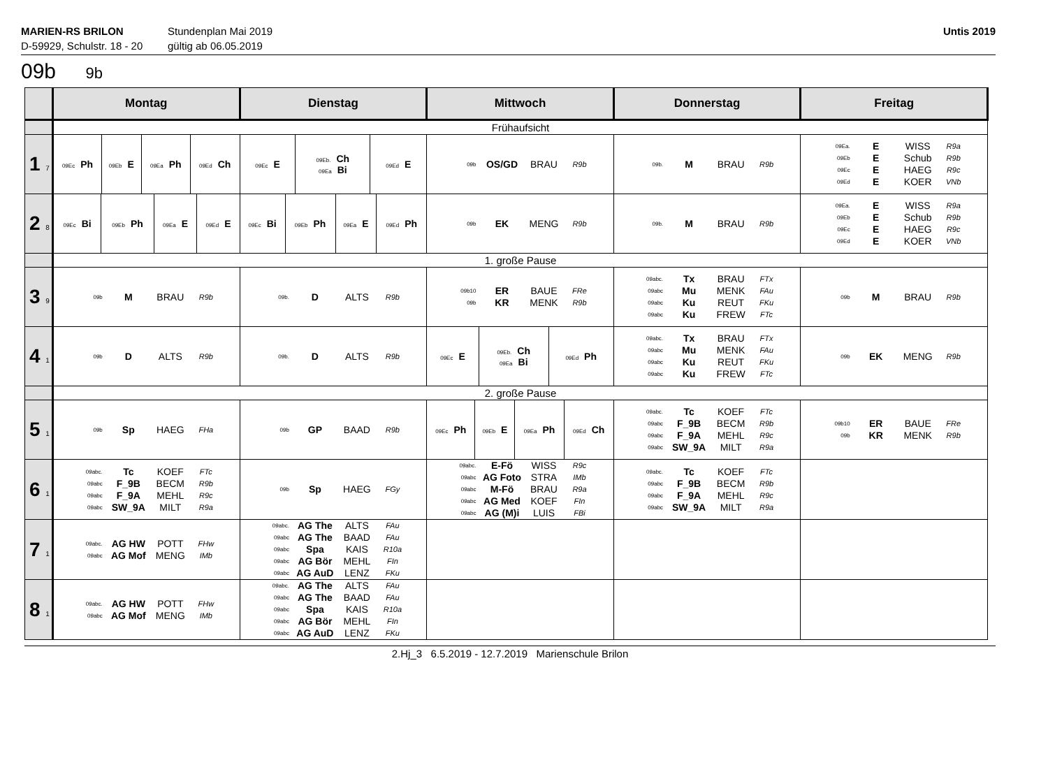MARIEN-RS BRILON
D-59929, Schulstr. 18 - 20
Stundenplan Mai 2019
gültig ab 06.05.2019
Untis 2019
09b 9b
| | Montag | Dienstag | Mittwoch | Donnerstag | Freitag |
| --- | --- | --- | --- | --- | --- |
| | Frühaufsicht | | | | |
| 1 7 | / 09Ec Ph / 09Eb E / 09Ea Ph / 09Ed Ch / | / 09Ec E / 09Eb. Ch 09Ea Bi / 09Ed E / | 09b OS/GD BRAU R9b | 09b. M BRAU R9b | 09Ea. E WISS R9a 09Eb E Schub R9b 09Ec E HAEG R9c 09Ed E KOER VNb |
| 2 8 | / 09Ec Bi / 09Eb Ph / 09Ea E / 09Ed E / | / 09Ec Bi / 09Eb Ph / 09Ea E / 09Ed Ph / | 09b EK MENG R9b | 09b. M BRAU R9b | 09Ea. E WISS R9a 09Eb E Schub R9b 09Ec E HAEG R9c 09Ed E KOER VNb |
| | 1. große Pause | | | | |
| 3 9 | 09b M BRAU R9b | 09b. D ALTS R9b | 09b10 ER BAUE FRe 09b KR MENK R9b | 09abc. Tx BRAU FTx 09abc Mu MENK FAu 09abc Ku REUT FKu 09abc Ku FREW FTc | 09b M BRAU R9b |
| 4 1 | 09b D ALTS R9b | 09b. D ALTS R9b | / 09Ec E / 09Eb. Ch 09Ea Bi / 09Ed Ph / | 09abc. Tx BRAU FTx 09abc Mu MENK FAu 09abc Ku REUT FKu 09abc Ku FREW FTc | 09b EK MENG R9b |
| | 2. große Pause | | | | |
| 5 1 | 09b Sp HAEG FHa | 09b GP BAAD R9b | / 09Ec Ph / 09Eb E / 09Ea Ph / 09Ed Ch / | 09abc. Tc KOEF FTc 09abc F_9B BECM R9b 09abc F_9A MEHL R9c 09abc SW_9A MILT R9a | 09b10 ER BAUE FRe 09b KR MENK R9b |
| 6 1 | 09abc. Tc KOEF FTc 09abc F_9B BECM R9b 09abc F_9A MEHL R9c 09abc SW_9A MILT R9a | 09b Sp HAEG FGy | 09abc. E-Fö WISS R9c 09abc AG Foto STRA IMb 09abc M-Fö BRAU R9a 09abc AG Med KOEF FIn 09abc AG (M)i LUIS FBi | 09abc. Tc KOEF FTc 09abc F_9B BECM R9b 09abc F_9A MEHL R9c 09abc SW_9A MILT R9a | |
| 7 1 | 09abc. AG HW POTT FHw 09abc AG Mof MENG IMb | 09abc. AG The ALTS FAu 09abc AG The BAAD FAu 09abc Spa KAIS R10a 09abc AG Bör MEHL FIn 09abc AG AuD LENZ FKu | | | |
| 8 1 | 09abc. AG HW POTT FHw 09abc AG Mof MENG IMb | 09abc. AG The ALTS FAu 09abc AG The BAAD FAu 09abc Spa KAIS R10a 09abc AG Bör MEHL FIn 09abc AG AuD LENZ FKu | | | |
2.Hj_3 6.5.2019 - 12.7.2019 Marienschule Brilon